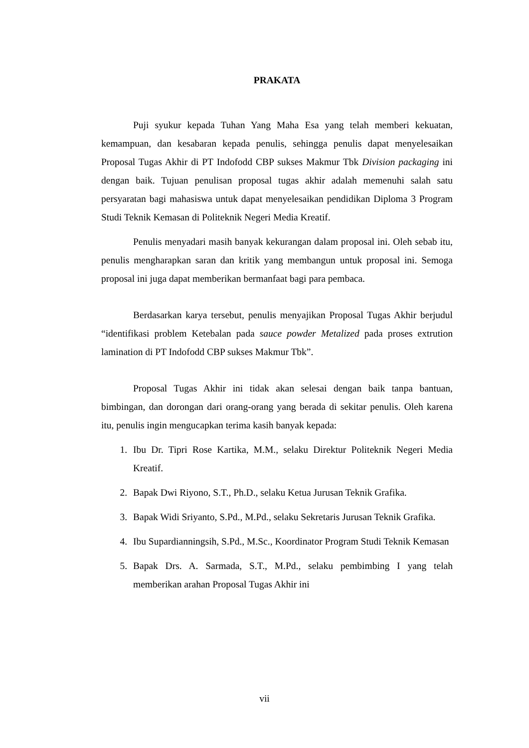PRAKATA
Puji syukur kepada Tuhan Yang Maha Esa yang telah memberi kekuatan, kemampuan, dan kesabaran kepada penulis, sehingga penulis dapat menyelesaikan Proposal Tugas Akhir di PT Indofodd CBP sukses Makmur Tbk Division packaging ini dengan baik. Tujuan penulisan proposal tugas akhir adalah memenuhi salah satu persyaratan bagi mahasiswa untuk dapat menyelesaikan pendidikan Diploma 3 Program Studi Teknik Kemasan di Politeknik Negeri Media Kreatif.
Penulis menyadari masih banyak kekurangan dalam proposal ini. Oleh sebab itu, penulis mengharapkan saran dan kritik yang membangun untuk proposal ini. Semoga proposal ini juga dapat memberikan bermanfaat bagi para pembaca.
Berdasarkan karya tersebut, penulis menyajikan Proposal Tugas Akhir berjudul “identifikasi problem Ketebalan pada sauce powder Metalized pada proses extrution lamination di PT Indofodd CBP sukses Makmur Tbk”.
Proposal Tugas Akhir ini tidak akan selesai dengan baik tanpa bantuan, bimbingan, dan dorongan dari orang-orang yang berada di sekitar penulis. Oleh karena itu, penulis ingin mengucapkan terima kasih banyak kepada:
1. Ibu Dr. Tipri Rose Kartika, M.M., selaku Direktur Politeknik Negeri Media Kreatif.
2. Bapak Dwi Riyono, S.T., Ph.D., selaku Ketua Jurusan Teknik Grafika.
3. Bapak Widi Sriyanto, S.Pd., M.Pd., selaku Sekretaris Jurusan Teknik Grafika.
4. Ibu Supardianningsih, S.Pd., M.Sc., Koordinator Program Studi Teknik Kemasan
5. Bapak Drs. A. Sarmada, S.T., M.Pd., selaku pembimbing I yang telah memberikan arahan Proposal Tugas Akhir ini
vii